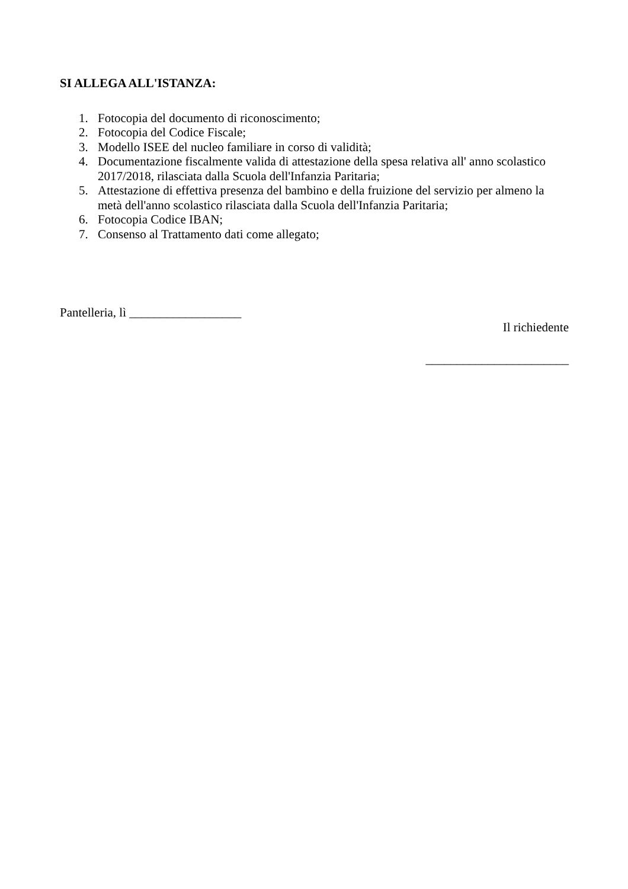SI ALLEGA ALL'ISTANZA:
1. Fotocopia del documento di riconoscimento;
2. Fotocopia del Codice Fiscale;
3. Modello ISEE del nucleo familiare in corso di validità;
4. Documentazione fiscalmente valida di attestazione della spesa relativa all' anno scolastico 2017/2018, rilasciata dalla Scuola dell'Infanzia Paritaria;
5. Attestazione di effettiva presenza del bambino e della fruizione del servizio per almeno la metà dell'anno scolastico rilasciata dalla Scuola dell'Infanzia Paritaria;
6. Fotocopia Codice IBAN;
7. Consenso al Trattamento dati come allegato;
Pantelleria, lì __________________
Il richiedente
_______________________